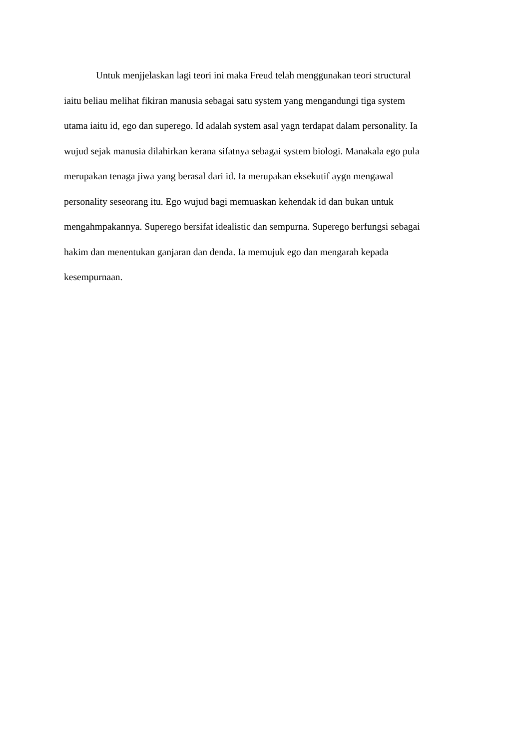Untuk menjjelaskan lagi teori ini maka Freud telah menggunakan teori structural
iaitu beliau melihat fikiran manusia sebagai satu system yang mengandungi tiga system
utama iaitu id, ego dan superego. Id adalah system asal yagn terdapat dalam personality. Ia
wujud sejak manusia dilahirkan kerana sifatnya sebagai system biologi. Manakala ego pula
merupakan tenaga jiwa yang berasal dari id. Ia merupakan eksekutif aygn mengawal
personality seseorang itu. Ego wujud bagi memuaskan kehendak id dan bukan untuk
mengahmpakannya. Superego bersifat idealistic dan sempurna. Superego berfungsi sebagai
hakim dan menentukan ganjaran dan denda. Ia memujuk ego dan mengarah kepada
kesempurnaan.